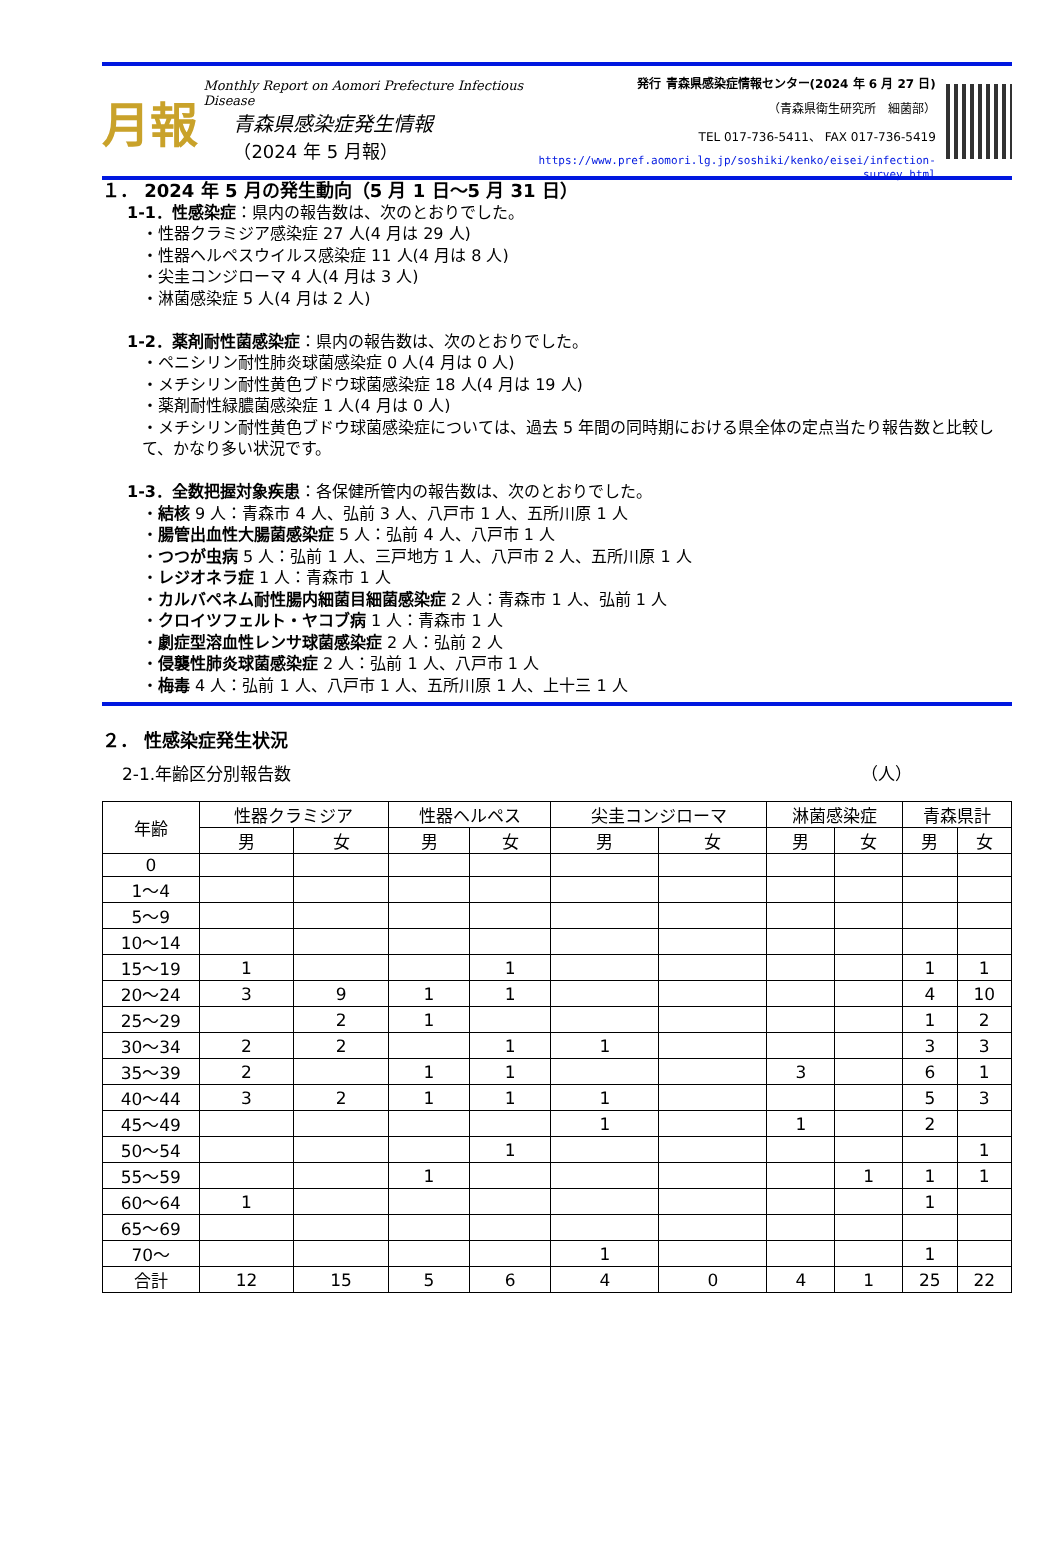月報
Monthly Report on Aomori Prefecture Infectious Disease
青森県感染症発生情報
（2024 年 5 月報）
発行 青森県感染症情報センター(2024 年 6 月 27 日)
（青森県衛生研究所　細菌部）
TEL 017-736-5411、 FAX 017-736-5419
https://www.pref.aomori.lg.jp/soshiki/kenko/eisei/infection-survey.html
１． 2024 年 5 月の発生動向（5 月 1 日～5 月 31 日）
1-1．性感染症：県内の報告数は、次のとおりでした。
・性器クラミジア感染症 27 人(4 月は 29 人)
・性器ヘルペスウイルス感染症 11 人(4 月は 8 人)
・尖圭コンジローマ 4 人(4 月は 3 人)
・淋菌感染症 5 人(4 月は 2 人)
1-2．薬剤耐性菌感染症：県内の報告数は、次のとおりでした。
・ペニシリン耐性肺炎球菌感染症 0 人(4 月は 0 人)
・メチシリン耐性黄色ブドウ球菌感染症 18 人(4 月は 19 人)
・薬剤耐性緑膿菌感染症 1 人(4 月は 0 人)
・メチシリン耐性黄色ブドウ球菌感染症については、過去 5 年間の同時期における県全体の定点当たり報告数と比較して、かなり多い状況です。
1-3．全数把握対象疾患：各保健所管内の報告数は、次のとおりでした。
・結核 9 人：青森市 4 人、弘前 3 人、八戸市 1 人、五所川原 1 人
・腸管出血性大腸菌感染症 5 人：弘前 4 人、八戸市 1 人
・つつが虫病 5 人：弘前 1 人、三戸地方 1 人、八戸市 2 人、五所川原 1 人
・レジオネラ症 1 人：青森市 1 人
・カルバペネム耐性腸内細菌目細菌感染症 2 人：青森市 1 人、弘前 1 人
・クロイツフェルト・ヤコブ病 1 人：青森市 1 人
・劇症型溶血性レンサ球菌感染症 2 人：弘前 2 人
・侵襲性肺炎球菌感染症 2 人：弘前 1 人、八戸市 1 人
・梅毒 4 人：弘前 1 人、八戸市 1 人、五所川原 1 人、上十三 1 人
２． 性感染症発生状況
2-1.年齢区分別報告数 （人）
| 年齢 | 性器クラミジア | | 性器ヘルペス | | 尖圭コンジローマ | | 淋菌感染症 | | 青森県計 | |
| --- | --- | --- | --- | --- | --- | --- | --- | --- | --- | --- |
| | 男 | 女 | 男 | 女 | 男 | 女 | 男 | 女 | 男 | 女 |
| 0 | | | | | | | | | | |
| 1～4 | | | | | | | | | | |
| 5～9 | | | | | | | | | | |
| 10～14 | | | | | | | | | | |
| 15～19 | 1 | | | 1 | | | | | 1 | 1 |
| 20～24 | 3 | 9 | 1 | 1 | | | | | 4 | 10 |
| 25～29 | | 2 | 1 | | | | | | 1 | 2 |
| 30～34 | 2 | 2 | | 1 | 1 | | | | 3 | 3 |
| 35～39 | 2 | | 1 | 1 | | | 3 | | 6 | 1 |
| 40～44 | 3 | 2 | 1 | 1 | 1 | | | | 5 | 3 |
| 45～49 | | | | | 1 | | 1 | | 2 | |
| 50～54 | | | | 1 | | | | | | 1 |
| 55～59 | | | 1 | | | | | 1 | 1 | 1 |
| 60～64 | 1 | | | | | | | | 1 | |
| 65～69 | | | | | | | | | | |
| 70～ | | | | | 1 | | | | 1 | |
| 合計 | 12 | 15 | 5 | 6 | 4 | 0 | 4 | 1 | 25 | 22 |